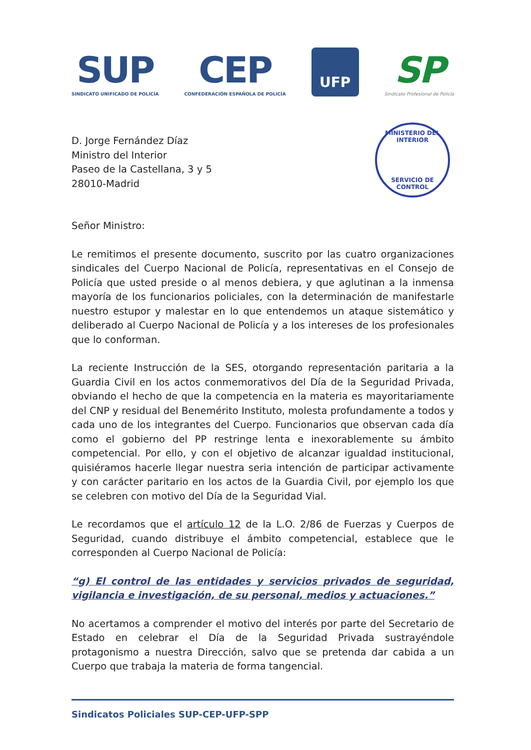SUP
SINDICATO UNIFICADO DE POLICÍA
CEP
CONFEDERACIÓN ESPAÑOLA DE POLICÍA
UFP
SP
Sindicato Profesional de Policía
MINISTERIO DEL INTERIOR
SERVICIO DE CONTROL
D. Jorge Fernández Díaz
Ministro del Interior
Paseo de la Castellana, 3 y 5
28010-Madrid
Señor Ministro:
Le remitimos el presente documento, suscrito por las cuatro organizaciones sindicales del Cuerpo Nacional de Policía, representativas en el Consejo de Policía que usted preside o al menos debiera, y que aglutinan a la inmensa mayoría de los funcionarios policiales, con la determinación de manifestarle nuestro estupor y malestar en lo que entendemos un ataque sistemático y deliberado al Cuerpo Nacional de Policía y a los intereses de los profesionales que lo conforman.
La reciente Instrucción de la SES, otorgando representación paritaria a la Guardia Civil en los actos conmemorativos del Día de la Seguridad Privada, obviando el hecho de que la competencia en la materia es mayoritariamente del CNP y residual del Benemérito Instituto, molesta profundamente a todos y cada uno de los integrantes del Cuerpo. Funcionarios que observan cada día como el gobierno del PP restringe lenta e inexorablemente su ámbito competencial. Por ello, y con el objetivo de alcanzar igualdad institucional, quisiéramos hacerle llegar nuestra seria intención de participar activamente y con carácter paritario en los actos de la Guardia Civil, por ejemplo los que se celebren con motivo del Día de la Seguridad Vial.
Le recordamos que el artículo 12 de la L.O. 2/86 de Fuerzas y Cuerpos de Seguridad, cuando distribuye el ámbito competencial, establece que le corresponden al Cuerpo Nacional de Policía:
“g) El control de las entidades y servicios privados de seguridad, vigilancia e investigación, de su personal, medios y actuaciones.”
No acertamos a comprender el motivo del interés por parte del Secretario de Estado en celebrar el Día de la Seguridad Privada sustrayéndole protagonismo a nuestra Dirección, salvo que se pretenda dar cabida a un Cuerpo que trabaja la materia de forma tangencial.
Sindicatos Policiales SUP-CEP-UFP-SPP